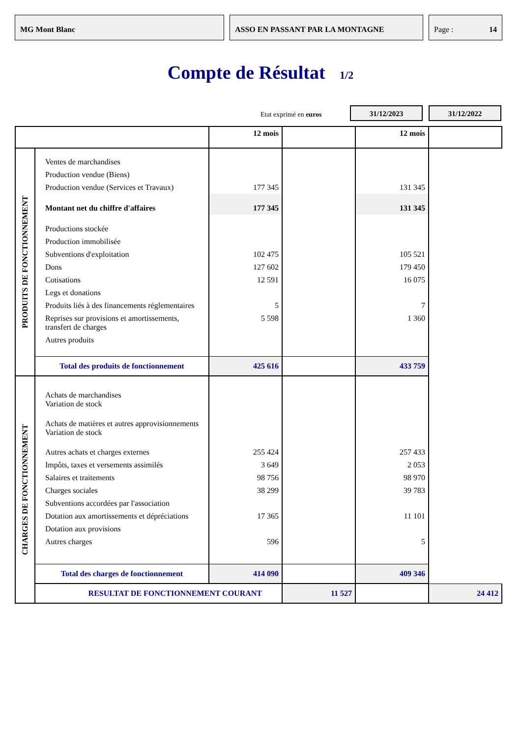MG Mont Blanc ASSO EN PASSANT PAR LA MONTAGNE Page : 14
Compte de Résultat 1/2
Etat exprimé en euros
31/12/2023 31/12/2022
| | | 12 mois | | 12 mois | |
| PRODUITS DE FONCTIONNEMENT | Ventes de marchandises | | | | |
| | Production vendue (Biens) | | | | |
| | Production vendue (Services et Travaux) | 177 345 | | 131 345 | |
| | Montant net du chiffre d'affaires | 177 345 | | 131 345 | |
| | Productions stockée | | | | |
| | Production immobilisée | | | | |
| | Subventions d'exploitation | 102 475 | | 105 521 | |
| | Dons | 127 602 | | 179 450 | |
| | Cotisations | 12 591 | | 16 075 | |
| | Legs et donations | | | | |
| | Produits liés à des financements réglementaires | 5 | | 7 | |
| | Reprises sur provisions et amortissements, transfert de charges | 5 598 | | 1 360 | |
| | Autres produits | | | | |
| | Total des produits de fonctionnement | 425 616 | | 433 759 | |
| CHARGES DE FONCTIONNEMENT | Achats de marchandises Variation de stock | | | | |
| | Achats de matières et autres approvisionnements Variation de stock | | | | |
| | Autres achats et charges externes | 255 424 | | 257 433 | |
| | Impôts, taxes et versements assimilés | 3 649 | | 2 053 | |
| | Salaires et traitements | 98 756 | | 98 970 | |
| | Charges sociales | 38 299 | | 39 783 | |
| | Subventions accordées par l'association | | | | |
| | Dotation aux amortissements et dépréciations | 17 365 | | 11 101 | |
| | Dotation aux provisions | | | | |
| | Autres charges | 596 | | 5 | |
| | Total des charges de fonctionnement | 414 090 | | 409 346 | |
| | RESULTAT DE FONCTIONNEMENT COURANT | | 11 527 | | 24 412 |